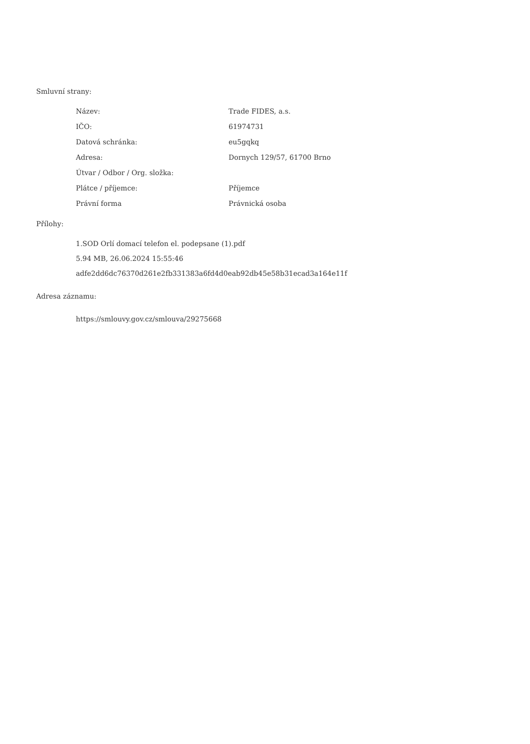Smluvní strany:
| Název: | Trade FIDES, a.s. |
| IČO: | 61974731 |
| Datová schránka: | eu5gqkq |
| Adresa: | Dornych 129/57, 61700 Brno |
| Útvar / Odbor / Org. složka: | |
| Plátce / příjemce: | Příjemce |
| Právní forma | Právnická osoba |
Přílohy:
1.SOD Orlí domací telefon el. podepsane (1).pdf
5.94 MB, 26.06.2024 15:55:46
adfe2dd6dc76370d261e2fb331383a6fd4d0eab92db45e58b31ecad3a164e11f
Adresa záznamu:
https://smlouvy.gov.cz/smlouva/29275668